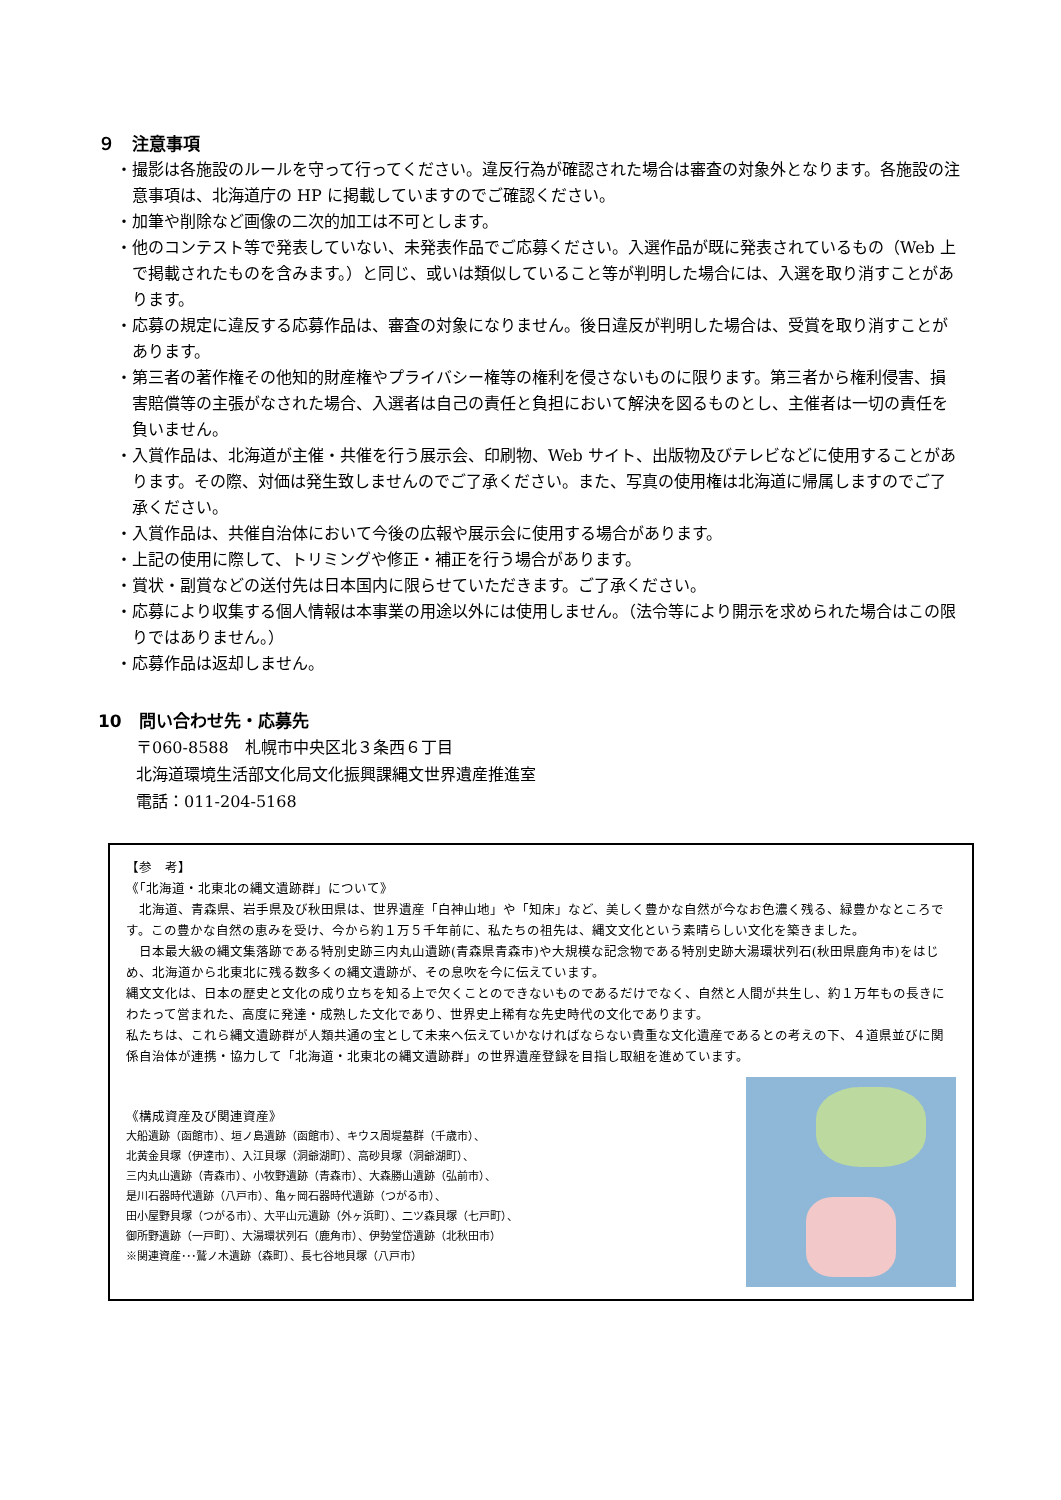９　注意事項
・撮影は各施設のルールを守って行ってください。違反行為が確認された場合は審査の対象外となります。各施設の注意事項は、北海道庁の HP に掲載していますのでご確認ください。
・加筆や削除など画像の二次的加工は不可とします。
・他のコンテスト等で発表していない、未発表作品でご応募ください。入選作品が既に発表されているもの（Web 上で掲載されたものを含みます。）と同じ、或いは類似していること等が判明した場合には、入選を取り消すことがあります。
・応募の規定に違反する応募作品は、審査の対象になりません。後日違反が判明した場合は、受賞を取り消すことがあります。
・第三者の著作権その他知的財産権やプライバシー権等の権利を侵さないものに限ります。第三者から権利侵害、損害賠償等の主張がなされた場合、入選者は自己の責任と負担において解決を図るものとし、主催者は一切の責任を負いません。
・入賞作品は、北海道が主催・共催を行う展示会、印刷物、Web サイト、出版物及びテレビなどに使用することがあります。その際、対価は発生致しませんのでご了承ください。また、写真の使用権は北海道に帰属しますのでご了承ください。
・入賞作品は、共催自治体において今後の広報や展示会に使用する場合があります。
・上記の使用に際して、トリミングや修正・補正を行う場合があります。
・賞状・副賞などの送付先は日本国内に限らせていただきます。ご了承ください。
・応募により収集する個人情報は本事業の用途以外には使用しません。（法令等により開示を求められた場合はこの限りではありません。）
・応募作品は返却しません。
10　問い合わせ先・応募先
〒060-8588　札幌市中央区北３条西６丁目
北海道環境生活部文化局文化振興課縄文世界遺産推進室
電話：011-204-5168
【参　考】
《「北海道・北東北の縄文遺跡群」について》
　北海道、青森県、岩手県及び秋田県は、世界遺産「白神山地」や「知床」など、美しく豊かな自然が今なお色濃く残る、緑豊かなところです。この豊かな自然の恵みを受け、今から約１万５千年前に、私たちの祖先は、縄文文化という素晴らしい文化を築きました。
　日本最大級の縄文集落跡である特別史跡三内丸山遺跡(青森県青森市)や大規模な記念物である特別史跡大湯環状列石(秋田県鹿角市)をはじめ、北海道から北東北に残る数多くの縄文遺跡が、その息吹を今に伝えています。
縄文文化は、日本の歴史と文化の成り立ちを知る上で欠くことのできないものであるだけでなく、自然と人間が共生し、約１万年もの長きにわたって営まれた、高度に発達・成熟した文化であり、世界史上稀有な先史時代の文化であります。
私たちは、これら縄文遺跡群が人類共通の宝として未来へ伝えていかなければならない貴重な文化遺産であるとの考えの下、４道県並びに関係自治体が連携・協力して「北海道・北東北の縄文遺跡群」の世界遺産登録を目指し取組を進めています。
《構成資産及び関連資産》
大船遺跡（函館市）、垣ノ島遺跡（函館市）、キウス周堤墓群（千歳市）、
北黄金貝塚（伊達市）、入江貝塚（洞爺湖町）、高砂貝塚（洞爺湖町）、
三内丸山遺跡（青森市）、小牧野遺跡（青森市）、大森勝山遺跡（弘前市）、
是川石器時代遺跡（八戸市）、亀ヶ岡石器時代遺跡（つがる市）、
田小屋野貝塚（つがる市）、大平山元遺跡（外ヶ浜町）、二ツ森貝塚（七戸町）、
御所野遺跡（一戸町）、大湯環状列石（鹿角市）、伊勢堂岱遺跡（北秋田市）
※関連資産･･･鷲ノ木遺跡（森町）、長七谷地貝塚（八戸市）